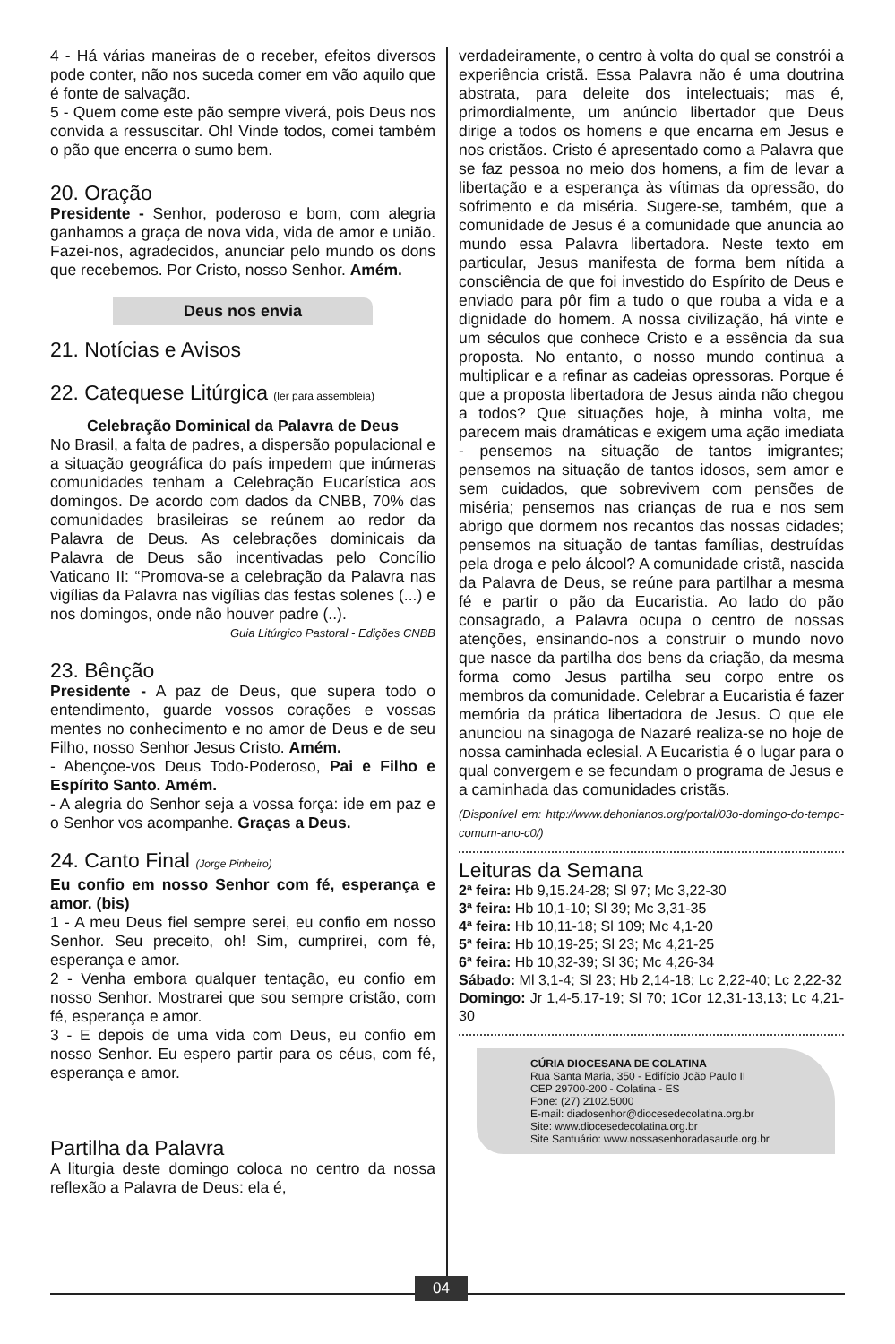4 - Há várias maneiras de o receber, efeitos diversos pode conter, não nos suceda comer em vão aquilo que é fonte de salvação.
5 - Quem come este pão sempre viverá, pois Deus nos convida a ressuscitar. Oh! Vinde todos, comei também o pão que encerra o sumo bem.
20. Oração
Presidente - Senhor, poderoso e bom, com alegria ganhamos a graça de nova vida, vida de amor e união. Fazei-nos, agradecidos, anunciar pelo mundo os dons que recebemos. Por Cristo, nosso Senhor. Amém.
Deus nos envia
21. Notícias e Avisos
22. Catequese Litúrgica (ler para assembleia)
Celebração Dominical da Palavra de Deus
No Brasil, a falta de padres, a dispersão populacional e a situação geográfica do país impedem que inúmeras comunidades tenham a Celebração Eucarística aos domingos. De acordo com dados da CNBB, 70% das comunidades brasileiras se reúnem ao redor da Palavra de Deus. As celebrações dominicais da Palavra de Deus são incentivadas pelo Concílio Vaticano II: “Promova-se a celebração da Palavra nas vigílias da Palavra nas vigílias das festas solenes (...) e nos domingos, onde não houver padre (..).
Guia Litúrgico Pastoral - Edições CNBB
23. Bênção
Presidente - A paz de Deus, que supera todo o entendimento, guarde vossos corações e vossas mentes no conhecimento e no amor de Deus e de seu Filho, nosso Senhor Jesus Cristo. Amém.
- Abençoe-vos Deus Todo-Poderoso, Pai e Filho e Espírito Santo. Amém.
- A alegria do Senhor seja a vossa força: ide em paz e o Senhor vos acompanhe. Graças a Deus.
24. Canto Final (Jorge Pinheiro)
Eu confio em nosso Senhor com fé, esperança e amor. (bis)
1 - A meu Deus fiel sempre serei, eu confio em nosso Senhor. Seu preceito, oh! Sim, cumprirei, com fé, esperança e amor.
2 - Venha embora qualquer tentação, eu confio em nosso Senhor. Mostrarei que sou sempre cristão, com fé, esperança e amor.
3 - E depois de uma vida com Deus, eu confio em nosso Senhor. Eu espero partir para os céus, com fé, esperança e amor.
Partilha da Palavra
A liturgia deste domingo coloca no centro da nossa reflexão a Palavra de Deus: ela é,
verdadeiramente, o centro à volta do qual se constrói a experiência cristã. Essa Palavra não é uma doutrina abstrata, para deleite dos intelectuais; mas é, primordialmente, um anúncio libertador que Deus dirige a todos os homens e que encarna em Jesus e nos cristãos. Cristo é apresentado como a Palavra que se faz pessoa no meio dos homens, a fim de levar a libertação e a esperança às vítimas da opressão, do sofrimento e da miséria. Sugere-se, também, que a comunidade de Jesus é a comunidade que anuncia ao mundo essa Palavra libertadora. Neste texto em particular, Jesus manifesta de forma bem nítida a consciência de que foi investido do Espírito de Deus e enviado para pôr fim a tudo o que rouba a vida e a dignidade do homem. A nossa civilização, há vinte e um séculos que conhece Cristo e a essência da sua proposta. No entanto, o nosso mundo continua a multiplicar e a refinar as cadeias opressoras. Porque é que a proposta libertadora de Jesus ainda não chegou a todos? Que situações hoje, à minha volta, me parecem mais dramáticas e exigem uma ação imediata - pensemos na situação de tantos imigrantes; pensemos na situação de tantos idosos, sem amor e sem cuidados, que sobrevivem com pensões de miséria; pensemos nas crianças de rua e nos sem abrigo que dormem nos recantos das nossas cidades; pensemos na situação de tantas famílias, destruídas pela droga e pelo álcool? A comunidade cristã, nascida da Palavra de Deus, se reúne para partilhar a mesma fé e partir o pão da Eucaristia. Ao lado do pão consagrado, a Palavra ocupa o centro de nossas atenções, ensinando-nos a construir o mundo novo que nasce da partilha dos bens da criação, da mesma forma como Jesus partilha seu corpo entre os membros da comunidade. Celebrar a Eucaristia é fazer memória da prática libertadora de Jesus. O que ele anunciou na sinagoga de Nazaré realiza-se no hoje de nossa caminhada eclesial. A Eucaristia é o lugar para o qual convergem e se fecundam o programa de Jesus e a caminhada das comunidades cristãs.
(Disponível em: http://www.dehonianos.org/portal/03o-domingo-do-tempo-comum-ano-c0/)
Leituras da Semana
2ª feira: Hb 9,15.24-28; Sl 97; Mc 3,22-30
3ª feira: Hb 10,1-10; Sl 39; Mc 3,31-35
4ª feira: Hb 10,11-18; Sl 109; Mc 4,1-20
5ª feira: Hb 10,19-25; Sl 23; Mc 4,21-25
6ª feira: Hb 10,32-39; Sl 36; Mc 4,26-34
Sábado: Ml 3,1-4; Sl 23; Hb 2,14-18; Lc 2,22-40; Lc 2,22-32
Domingo: Jr 1,4-5.17-19; Sl 70; 1Cor 12,31-13,13; Lc 4,21-30
CÚRIA DIOCESANA DE COLATINA
Rua Santa Maria, 350 - Edifício João Paulo II
CEP 29700-200 - Colatina - ES
Fone: (27) 2102.5000
E-mail: diadosenhor@diocesedecolatina.org.br
Site: www.diocesedecolatina.org.br
Site Santuário: www.nossasenhoradasaude.org.br
04